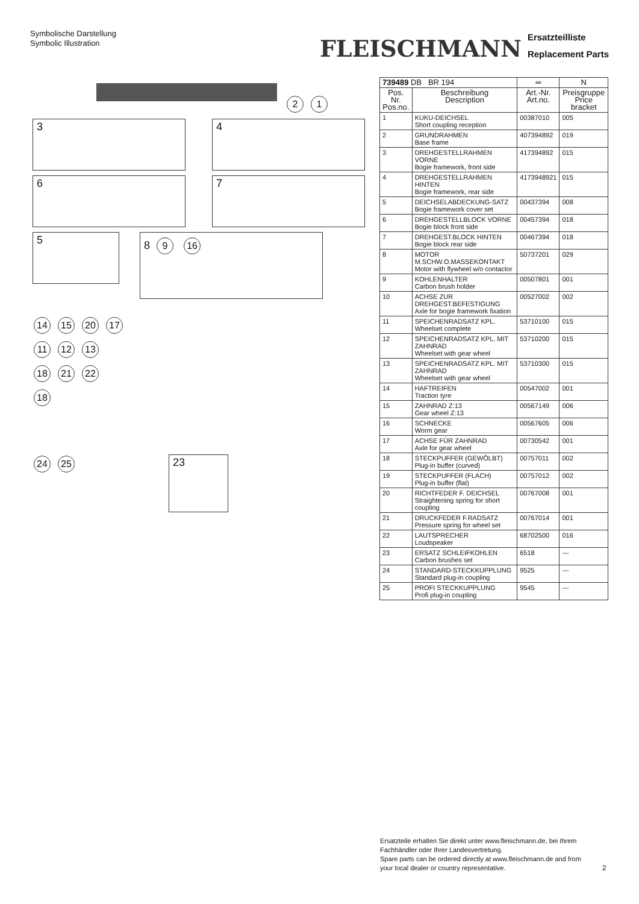Symbolische Darstellung
Symbolic Illustration
FLEISCHMANN Ersatzteilliste
Replacement Parts
2 1
3 4
6 7
5 8 9 16
14 15 20 17
11 12 13
18 21 22
18
24 25 23
| 739489 DB BR 194 | | ═ | N |
| --- | --- | --- | --- |
| Pos. Nr. Pos.no. | Beschreibung Description | Art.-Nr. Art.no. | Preisgruppe Price bracket |
| 1 | KUKU-DEICHSEL Short coupling reception | 00387010 | 005 |
| 2 | GRUNDRAHMEN Base frame | 407394892 | 019 |
| 3 | DREHGESTELLRAHMEN VORNE Bogie framework, front side | 417394892 | 015 |
| 4 | DREHGESTELLRAHMEN HINTEN Bogie framework, rear side | 4173948921 | 015 |
| 5 | DEICHSELABDECKUNG-SATZ Bogie framework cover set | 00437394 | 008 |
| 6 | DREHGESTELLBLOCK VORNE Bogie block front side | 00457394 | 018 |
| 7 | DREHGEST.BLOCK HINTEN Bogie block rear side | 00467394 | 018 |
| 8 | MOTOR M.SCHW.O.MASSEKONTAKT Motor with flywheel w/o contactor | 50737201 | 029 |
| 9 | KOHLENHALTER Carbon brush holder | 00507801 | 001 |
| 10 | ACHSE ZUR DREHGEST.BEFESTIGUNG Axle for bogie framework fixation | 00527002 | 002 |
| 11 | SPEICHENRADSATZ KPL. Wheelset complete | 53710100 | 015 |
| 12 | SPEICHENRADSATZ KPL. MIT ZAHNRAD Wheelset with gear wheel | 53710200 | 015 |
| 13 | SPEICHENRADSATZ KPL. MIT ZAHNRAD Wheelset with gear wheel | 53710300 | 015 |
| 14 | HAFTREIFEN Traction tyre | 00547002 | 001 |
| 15 | ZAHNRAD Z:13 Gear wheel Z:13 | 00567149 | 006 |
| 16 | SCHNECKE Worm gear | 00567605 | 006 |
| 17 | ACHSE FÜR ZAHNRAD Axle for gear wheel | 00730542 | 001 |
| 18 | STECKPUFFER (GEWÖLBT) Plug-in buffer (curved) | 00757011 | 002 |
| 19 | STECKPUFFER (FLACH) Plug-in buffer (flat) | 00757012 | 002 |
| 20 | RICHTFEDER F. DEICHSEL Straightening spring for short coupling | 00767008 | 001 |
| 21 | DRUCKFEDER F.RADSATZ Pressure spring for wheel set | 00767014 | 001 |
| 22 | LAUTSPRECHER Loudspeaker | 68702500 | 016 |
| 23 | ERSATZ SCHLEIFKOHLEN Carbon brushes set | 6518 | --- |
| 24 | STANDARD-STECKKUPPLUNG Standard plug-in coupling | 9525 | --- |
| 25 | PROFI STECKKUPPLUNG Profi plug-in coupling | 9545 | --- |
Ersatzteile erhalten Sie direkt unter www.fleischmann.de, bei Ihrem Fachhändler oder Ihrer Landesvertretung.
Spare parts can be ordered directly at www.fleischmann.de and from your local dealer or country representative.
2